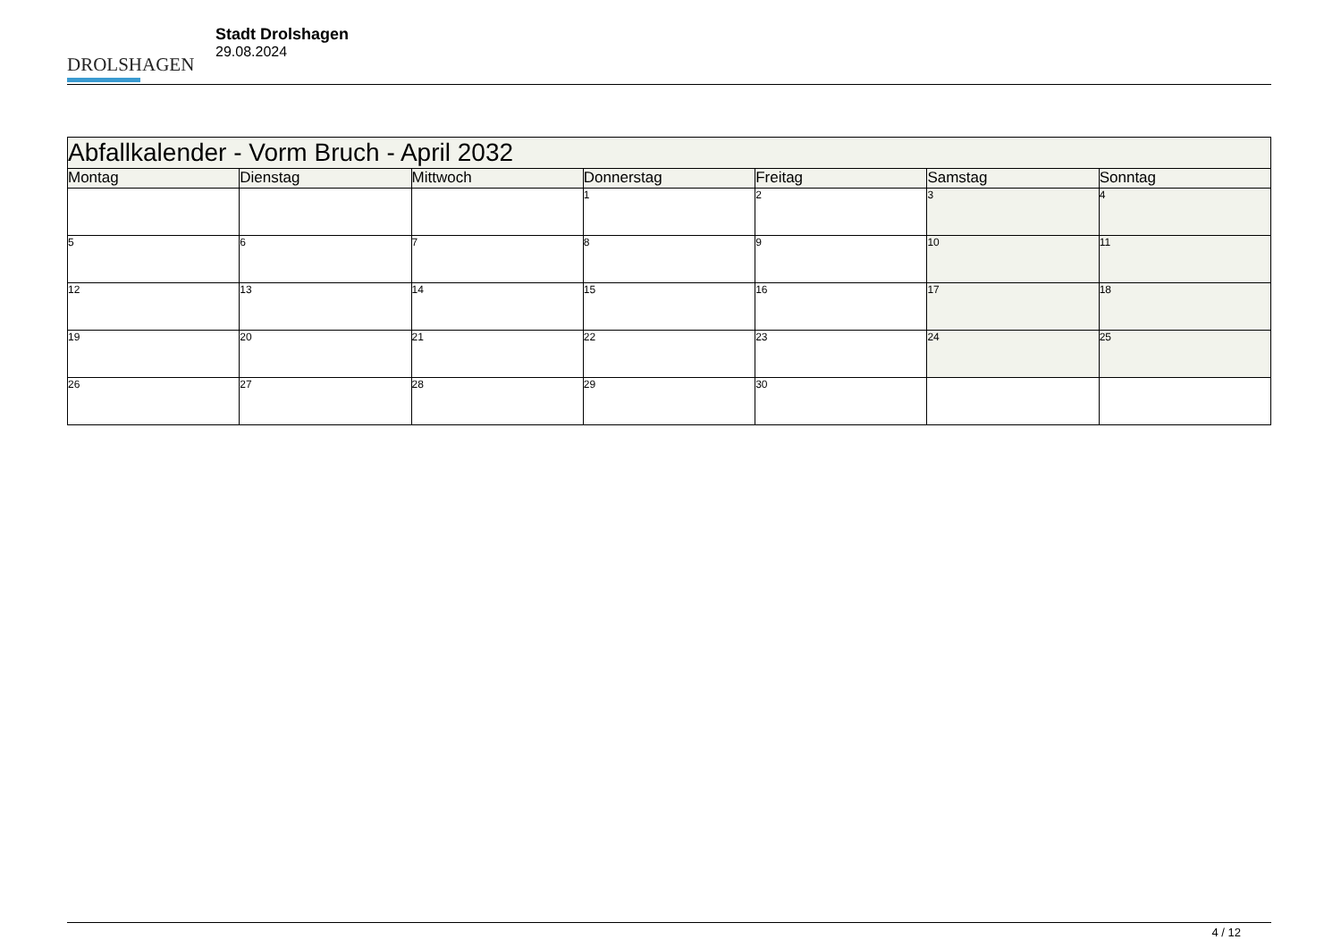DROLSHAGEN
Stadt Drolshagen
29.08.2024
| Abfallkalender - Vorm Bruch - April 2032 | | | | | | |
| --- | --- | --- | --- | --- | --- | --- |
| Montag | Dienstag | Mittwoch | Donnerstag | Freitag | Samstag | Sonntag |
| | | | 1 | 2 | 3 | 4 |
| 5 | 6 | 7 | 8 | 9 | 10 | 11 |
| 12 | 13 | 14 | 15 | 16 | 17 | 18 |
| 19 | 20 | 21 | 22 | 23 | 24 | 25 |
| 26 | 27 | 28 | 29 | 30 | | |
4 / 12